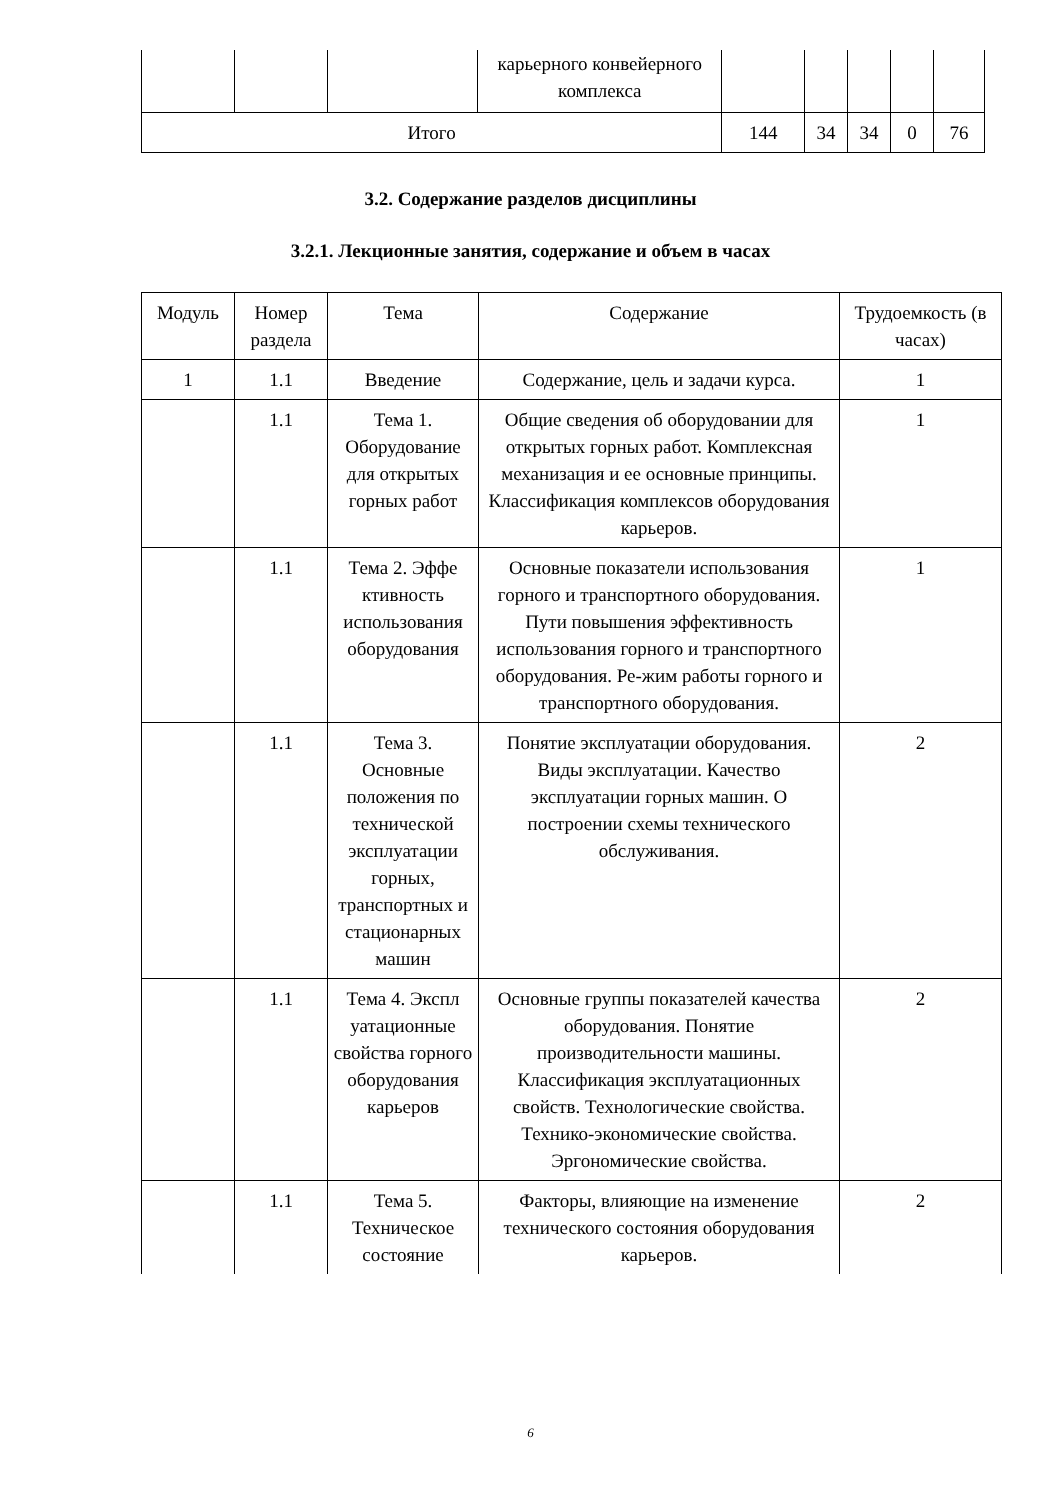| | | | карьерного конвейерного комплекса | | | | | |
| Итого | | | | 144 | 34 | 34 | 0 | 76 |
3.2. Содержание разделов дисциплины
3.2.1. Лекционные занятия, содержание и объем в часах
| Модуль | Номер раздела | Тема | Содержание | Трудоемкость (в часах) |
| --- | --- | --- | --- | --- |
| 1 | 1.1 | Введение | Содержание, цель и задачи курса. | 1 |
| | 1.1 | Тема 1. Оборудование для открытых горных работ | Общие сведения об оборудовании для открытых горных работ. Комплексная механизация и ее основные принципы. Классификация комплексов оборудования карьеров. | 1 |
| | 1.1 | Тема 2. Эффе ктивность использования оборудования | Основные показатели использования горного и транспортного оборудования. Пути повышения эффективность использования горного и транспортного оборудования. Ре-жим работы горного и транспортного оборудования. | 1 |
| | 1.1 | Тема 3. Основные положения по технической эксплуатации горных, транспортных и стационарных машин | Понятие эксплуатации оборудования. Виды эксплуатации. Качество эксплуатации горных машин. О построении схемы технического обслуживания. | 2 |
| | 1.1 | Тема 4. Экспл уатационные свойства горного оборудования карьеров | Основные группы показателей качества оборудования. Понятие производительности машины. Классификация эксплуатационных свойств. Технологические свойства. Технико-экономические свойства. Эргономические свойства. | 2 |
| | 1.1 | Тема 5. Техническое состояние | Факторы, влияющие на изменение технического состояния оборудования карьеров. | 2 |
6